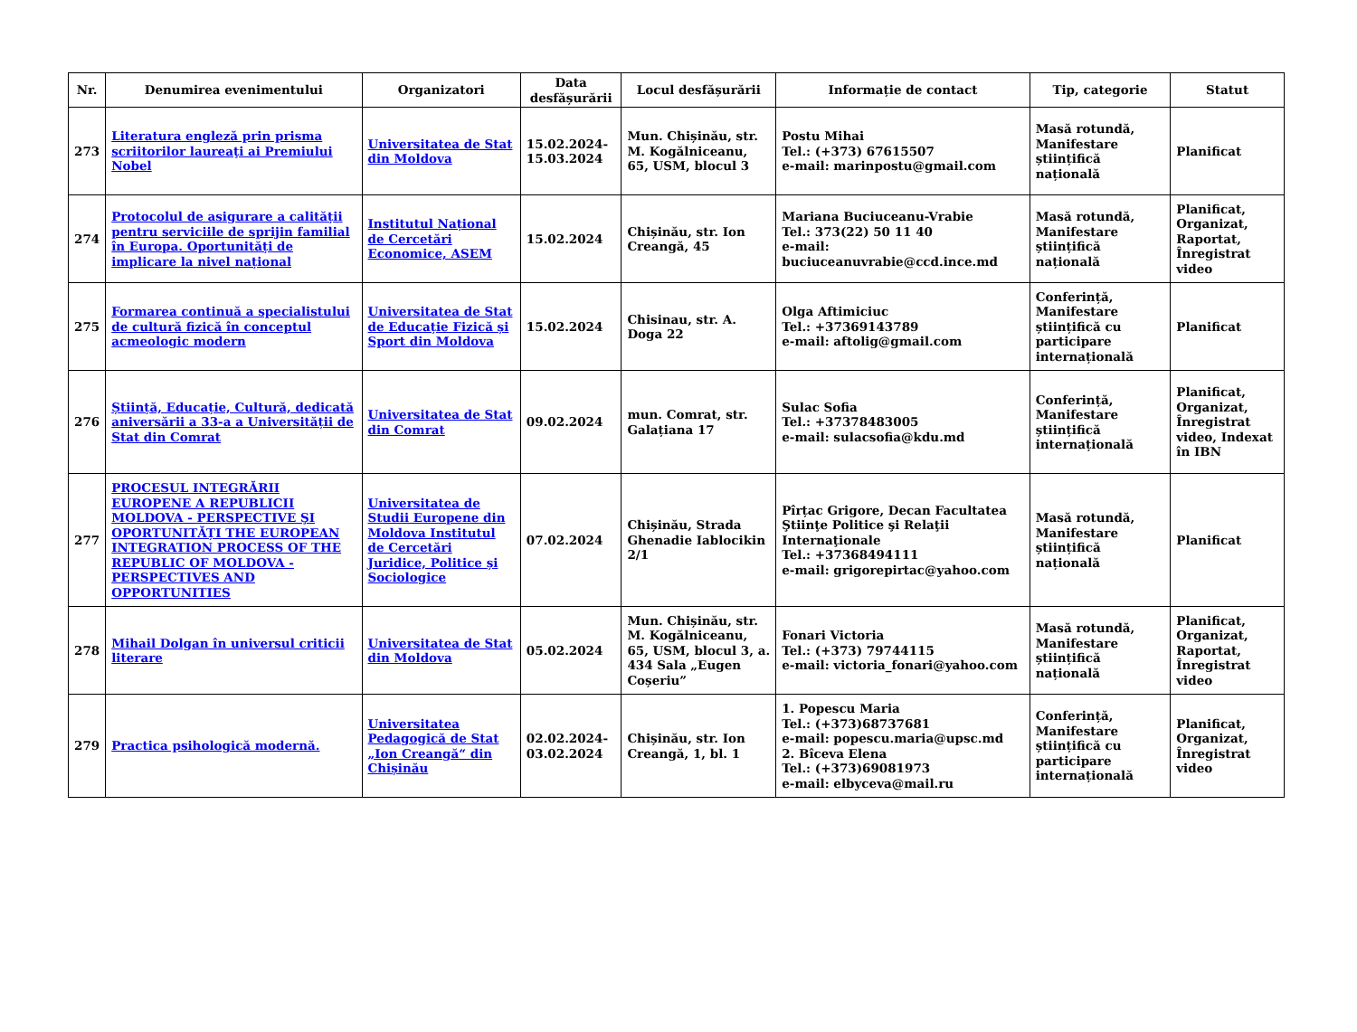| Nr. | Denumirea evenimentului | Organizatori | Data desfășurării | Locul desfășurării | Informație de contact | Tip, categorie | Statut |
| --- | --- | --- | --- | --- | --- | --- | --- |
| 273 | Literatura engleză prin prisma scriitorilor laureaţi ai Premiului Nobel | Universitatea de Stat din Moldova | 15.02.2024-15.03.2024 | Mun. Chișinău, str. M. Kogălniceanu, 65, USM, blocul 3 | Postu Mihai Tel.: (+373) 67615507 e-mail: marinpostu@gmail.com | Masă rotundă, Manifestare științifică națională | Planificat |
| 274 | Protocolul de asigurare a calității pentru serviciile de sprijin familial în Europa. Oportunități de implicare la nivel național | Institutul Național de Cercetări Economice, ASEM | 15.02.2024 | Chișinău, str. Ion Creangă, 45 | Mariana Buciuceanu-Vrabie Tel.: 373(22) 50 11 40 e-mail: buciuceanuvrabie@ccd.ince.md | Masă rotundă, Manifestare științifică națională | Planificat, Organizat, Raportat, Înregistrat video |
| 275 | Formarea continuă a specialistului de cultură fizică în conceptul acmeologic modern | Universitatea de Stat de Educație Fizică și Sport din Moldova | 15.02.2024 | Chisinau, str. A. Doga 22 | Olga Aftimiciuc Tel.: +37369143789 e-mail: aftolig@gmail.com | Conferință, Manifestare științifică cu participare internațională | Planificat |
| 276 | Știință, Educație, Cultură, dedicată aniversării a 33-a a Universității de Stat din Comrat | Universitatea de Stat din Comrat | 09.02.2024 | mun. Comrat, str. Galațiana 17 | Sulac Sofia Tel.: +37378483005 e-mail: sulacsofia@kdu.md | Conferință, Manifestare științifică internațională | Planificat, Organizat, Înregistrat video, Indexat în IBN |
| 277 | PROCESUL INTEGRĂRII EUROPENE A REPUBLICII MOLDOVA - PERSPECTIVE ŞI OPORTUNITĂȚI THE EUROPEAN INTEGRATION PROCESS OF THE REPUBLIC OF MOLDOVA - PERSPECTIVES AND OPPORTUNITIES | Universitatea de Studii Europene din Moldova Institutul de Cercetări Juridice, Politice și Sociologice | 07.02.2024 | Chișinău, Strada Ghenadie Iablocikin 2/1 | Pîrțac Grigore, Decan Facultatea Ştiinţe Politice şi Relaţii Internaţionale Tel.: +37368494111 e-mail: grigorepirtac@yahoo.com | Masă rotundă, Manifestare științifică națională | Planificat |
| 278 | Mihail Dolgan în universul criticii literare | Universitatea de Stat din Moldova | 05.02.2024 | Mun. Chișinău, str. M. Kogălniceanu, 65, USM, blocul 3, a. 434 Sala „Eugen Coșeriu” | Fonari Victoria Tel.: (+373) 79744115 e-mail: victoria_fonari@yahoo.com | Masă rotundă, Manifestare științifică națională | Planificat, Organizat, Raportat, Înregistrat video |
| 279 | Practica psihologică modernă. | Universitatea Pedagogică de Stat „Ion Creangă“ din Chișinău | 02.02.2024-03.02.2024 | Chișinău, str. Ion Creangă, 1, bl. 1 | 1. Popescu Maria Tel.: (+373)68737681 e-mail: popescu.maria@upsc.md 2. Bîceva Elena Tel.: (+373)69081973 e-mail: elbyceva@mail.ru | Conferință, Manifestare științifică cu participare internațională | Planificat, Organizat, Înregistrat video |